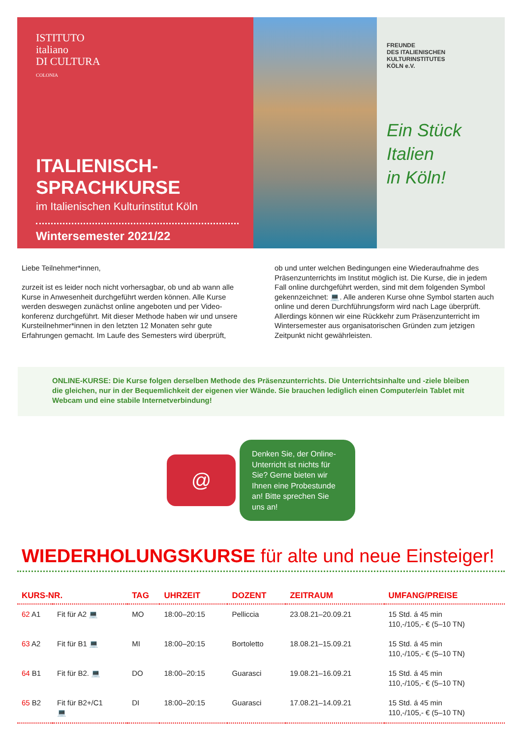ISTITUTO
italiano
DI CULTURA
COLONIA
ITALIENISCH-
SPRACHKURSE
im Italienischen Kulturinstitut Köln
Wintersemester 2021/22
FREUNDE
DES ITALIENISCHEN
KULTURINSTITUTES
KÖLN e.V.
Ein Stück
Italien
in Köln!
Liebe Teilnehmer*innen,
zurzeit ist es leider noch nicht vorhersagbar, ob und ab wann alle Kurse in Anwesenheit durchgeführt werden können. Alle Kurse werden deswegen zunächst online angeboten und per Video-konferenz durchgeführt. Mit dieser Methode haben wir und unsere Kursteilnehmer*innen in den letzten 12 Monaten sehr gute Erfahrungen gemacht. Im Laufe des Semesters wird überprüft,
ob und unter welchen Bedingungen eine Wiederaufnahme des Präsenzunterrichts im Institut möglich ist. Die Kurse, die in jedem Fall online durchgeführt werden, sind mit dem folgenden Symbol gekennzeichnet: 💻. Alle anderen Kurse ohne Symbol starten auch online und deren Durchführungsform wird nach Lage überprüft. Allerdings können wir eine Rückkehr zum Präsenzunterricht im Wintersemester aus organisatorischen Gründen zum jetzigen Zeitpunkt nicht gewährleisten.
ONLINE-KURSE: Die Kurse folgen derselben Methode des Präsenzunterrichts. Die Unterrichtsinhalte und -ziele bleiben die gleichen, nur in der Bequemlichkeit der eigenen vier Wände. Sie brauchen lediglich einen Computer/ein Tablet mit Webcam und eine stabile Internetverbindung!
@
Denken Sie, der Online-Unterricht ist nichts für Sie? Gerne bieten wir Ihnen eine Probestunde an! Bitte sprechen Sie uns an!
WIEDERHOLUNGSKURSE für alte und neue Einsteiger!
| KURS-NR. | | TAG | UHRZEIT | DOZENT | ZEITRAUM | UMFANG/PREISE |
| --- | --- | --- | --- | --- | --- | --- |
| 62 A1 | Fit für A2 💻 | MO | 18:00–20:15 | Pelliccia | 23.08.21–20.09.21 | 15 Std. á 45 min 110,-/105,- € (5–10 TN) |
| 63 A2 | Fit für B1 💻 | MI | 18:00–20:15 | Bortoletto | 18.08.21–15.09.21 | 15 Std. á 45 min 110,-/105,- € (5–10 TN) |
| 64 B1 | Fit für B2. 💻 | DO | 18:00–20:15 | Guarasci | 19.08.21–16.09.21 | 15 Std. á 45 min 110,-/105,- € (5–10 TN) |
| 65 B2 | Fit für B2+/C1 💻 | DI | 18:00–20:15 | Guarasci | 17.08.21–14.09.21 | 15 Std. á 45 min 110,-/105,- € (5–10 TN) |